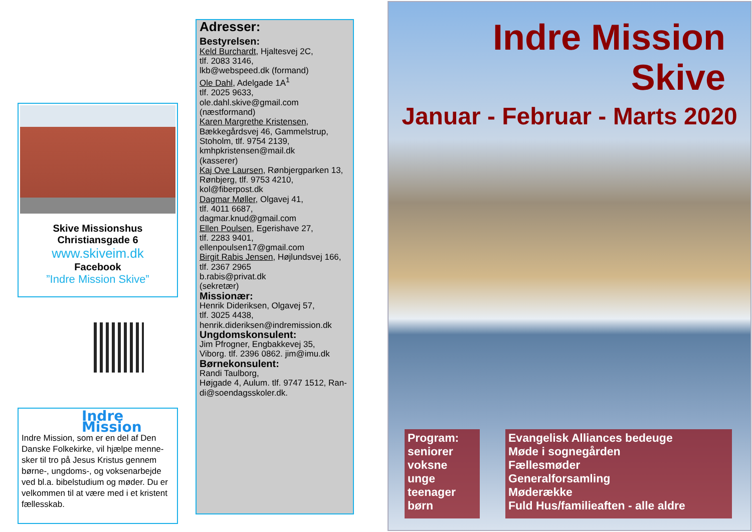Skive Missionshus
Christiansgade 6
www.skiveim.dk
Facebook
”Indre Mission Skive”
Indre Mission
Indre Mission, som er en del af Den Danske Folkekirke, vil hjælpe menne-sker til tro på Jesus Kristus gennem børne-, ungdoms-, og voksenarbejde ved bl.a. bibelstudium og møder. Du er velkommen til at være med i et kristent fællesskab.
Adresser:
Bestyrelsen:
Keld Burchardt, Hjaltesvej 2C,
tlf. 2083 3146,
lkb@webspeed.dk (formand)
Ole Dahl, Adelgade 1A<sup>1</sup>
tlf. 2025 9633,
ole.dahl.skive@gmail.com
(næstformand)
Karen Margrethe Kristensen,
Bækkegårdsvej 46, Gammelstrup,
Stoholm, tlf. 9754 2139,
kmhpkristensen@mail.dk
(kasserer)
Kaj Ove Laursen, Rønbjergparken 13,
Rønbjerg, tlf. 9753 4210,
kol@fiberpost.dk
Dagmar Møller, Olgavej 41,
tlf. 4011 6687,
dagmar.knud@gmail.com
Ellen Poulsen, Egerishave 27,
tlf. 2283 9401,
ellenpoulsen17@gmail.com
Birgit Rabis Jensen, Højlundsvej 166,
tlf. 2367 2965
b.rabis@privat.dk
(sekretær)
Missionær:
Henrik Dideriksen, Olgavej 57,
tlf. 3025 4438,
henrik.dideriksen@indremission.dk
Ungdomskonsulent:
Jim Pfrogner, Engbakkevej 35,
Viborg. tlf. 2396 0862. jim@imu.dk
Børnekonsulent:
Randi Taulborg,
Højgade 4, Aulum. tlf. 9747 1512, Ran-di@soendagsskoler.dk.
Indre Mission
Skive
Januar - Februar - Marts 2020
Program:
seniorer
voksne
unge
teenager
børn
Evangelisk Alliances bedeuge
Møde i sognegården
Fællesmøder
Generalforsamling
Møderække
Fuld Hus/familieaften - alle aldre